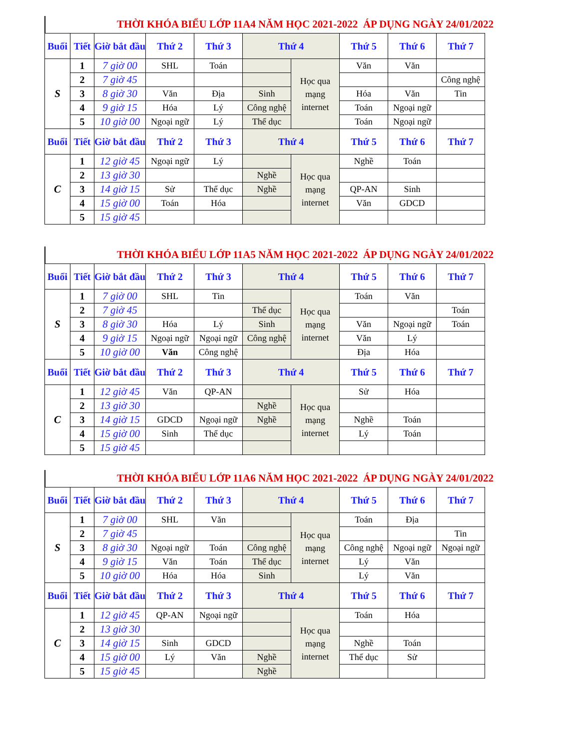THỜI KHÓA BIỂU LỚP 11A4 NĂM HỌC 2021-2022 ÁP DỤNG NGÀY 24/01/2022
| Buổi | Tiết | Giờ bắt đầu | Thứ 2 | Thứ 3 | Thứ 4 | | Thứ 5 | Thứ 6 | Thứ 7 |
| --- | --- | --- | --- | --- | --- | --- | --- | --- | --- |
| S | 1 | 7 giờ 00 | SHL | Toán | | Học qua mạng internet | Văn | Văn | |
| | 2 | 7 giờ 45 | | | | | | | Công nghệ |
| | 3 | 8 giờ 30 | Văn | Địa | Sinh | | Hóa | Văn | Tin |
| | 4 | 9 giờ 15 | Hóa | Lý | Công nghệ | | Toán | Ngoại ngữ | |
| | 5 | 10 giờ 00 | Ngoại ngữ | Lý | Thể dục | | Toán | Ngoại ngữ | |
| Buổi | Tiết | Giờ bắt đầu | Thứ 2 | Thứ 3 | Thứ 4 | | Thứ 5 | Thứ 6 | Thứ 7 |
| C | 1 | 12 giờ 45 | Ngoại ngữ | Lý | | Học qua mạng internet | Nghề | Toán | |
| | 2 | 13 giờ 30 | | | Nghề | | | | |
| | 3 | 14 giờ 15 | Sử | Thể dục | Nghề | | QP-AN | Sinh | |
| | 4 | 15 giờ 00 | Toán | Hóa | | | Văn | GDCD | |
| | 5 | 15 giờ 45 | | | | | | | |
THỜI KHÓA BIỂU LỚP 11A5 NĂM HỌC 2021-2022 ÁP DỤNG NGÀY 24/01/2022
| Buổi | Tiết | Giờ bắt đầu | Thứ 2 | Thứ 3 | Thứ 4 | | Thứ 5 | Thứ 6 | Thứ 7 |
| --- | --- | --- | --- | --- | --- | --- | --- | --- | --- |
| S | 1 | 7 giờ 00 | SHL | Tin | | Học qua mạng internet | Toán | Văn | |
| | 2 | 7 giờ 45 | | | Thể dục | | | | Toán |
| | 3 | 8 giờ 30 | Hóa | Lý | Sinh | | Văn | Ngoại ngữ | Toán |
| | 4 | 9 giờ 15 | Ngoại ngữ | Ngoại ngữ | Công nghệ | | Văn | Lý | |
| | 5 | 10 giờ 00 | Văn | Công nghệ | | | Địa | Hóa | |
| Buổi | Tiết | Giờ bắt đầu | Thứ 2 | Thứ 3 | Thứ 4 | | Thứ 5 | Thứ 6 | Thứ 7 |
| C | 1 | 12 giờ 45 | Văn | QP-AN | | Học qua mạng internet | Sử | Hóa | |
| | 2 | 13 giờ 30 | | | Nghề | | | | |
| | 3 | 14 giờ 15 | GDCD | Ngoại ngữ | Nghề | | Nghề | Toán | |
| | 4 | 15 giờ 00 | Sinh | Thể dục | | | Lý | Toán | |
| | 5 | 15 giờ 45 | | | | | | | |
THỜI KHÓA BIỂU LỚP 11A6 NĂM HỌC 2021-2022 ÁP DỤNG NGÀY 24/01/2022
| Buổi | Tiết | Giờ bắt đầu | Thứ 2 | Thứ 3 | Thứ 4 | | Thứ 5 | Thứ 6 | Thứ 7 |
| --- | --- | --- | --- | --- | --- | --- | --- | --- | --- |
| S | 1 | 7 giờ 00 | SHL | Văn | | Học qua mạng internet | Toán | Địa | |
| | 2 | 7 giờ 45 | | | | | | | Tin |
| | 3 | 8 giờ 30 | Ngoại ngữ | Toán | Công nghệ | | Công nghệ | Ngoại ngữ | Ngoại ngữ |
| | 4 | 9 giờ 15 | Văn | Toán | Thể dục | | Lý | Văn | |
| | 5 | 10 giờ 00 | Hóa | Hóa | Sinh | | Lý | Văn | |
| Buổi | Tiết | Giờ bắt đầu | Thứ 2 | Thứ 3 | Thứ 4 | | Thứ 5 | Thứ 6 | Thứ 7 |
| C | 1 | 12 giờ 45 | QP-AN | Ngoại ngữ | | Học qua mạng internet | Toán | Hóa | |
| | 2 | 13 giờ 30 | | | | | | | |
| | 3 | 14 giờ 15 | Sinh | GDCD | | | Nghề | Toán | |
| | 4 | 15 giờ 00 | Lý | Văn | Nghề | | Thể dục | Sử | |
| | 5 | 15 giờ 45 | | | Nghề | | | | |